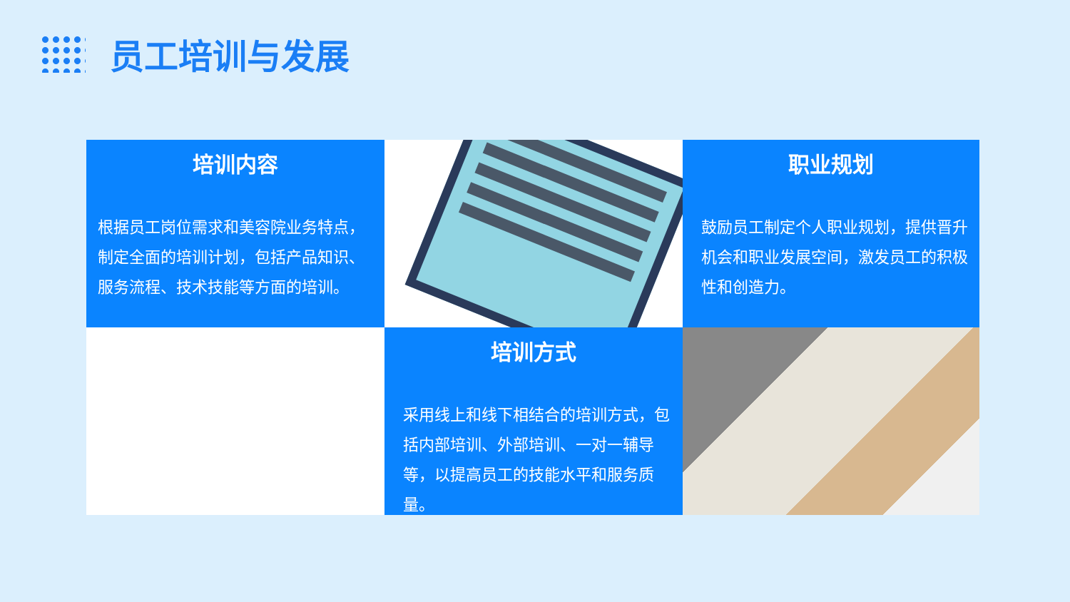员工培训与发展
培训内容
根据员工岗位需求和美容院业务特点，制定全面的培训计划，包括产品知识、服务流程、技术技能等方面的培训。
职业规划
鼓励员工制定个人职业规划，提供晋升机会和职业发展空间，激发员工的积极性和创造力。
培训方式
采用线上和线下相结合的培训方式，包括内部培训、外部培训、一对一辅导等，以提高员工的技能水平和服务质量。